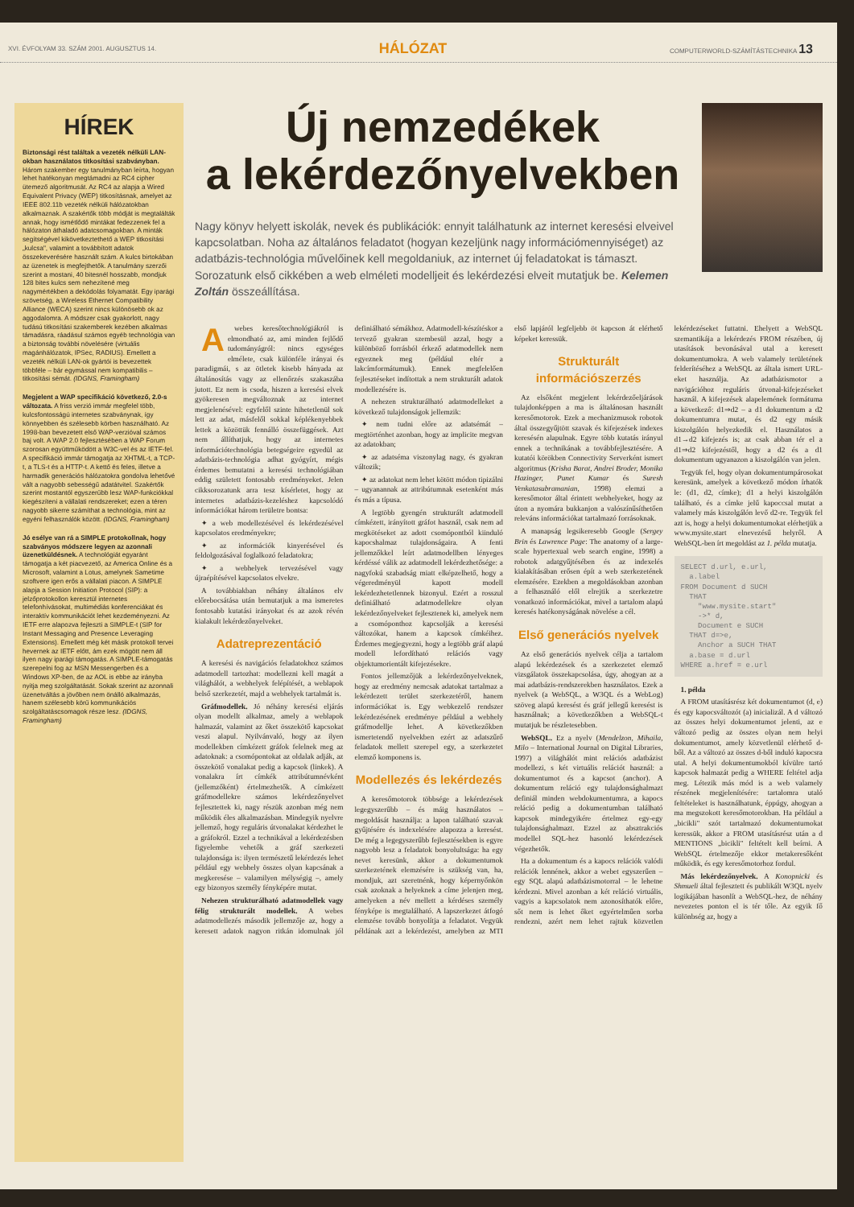XVI. ÉVFOLYAM 33. SZÁM 2001. AUGUSZTUS 14. HÁLÓZAT COMPUTERWORLD-SZÁMÍTÁSTECHNIKA 13
HÍREK
Biztonsági rést találtak a vezeték nélküli LAN-okban használatos titkosítási szabványban. Három szakember egy tanulmányban leírta, hogyan lehet hatékonyan megtámadni az RC4 cipher ütemező algoritmusát. Az RC4 az alapja a Wired Equivalent Privacy (WEP) titkosításnak, amelyet az IEEE 802.11b vezeték nélküli hálózatokban alkalmaznak. A szakértők több módját is megtalálták annak, hogy ismétlődő mintákat fedezzenek fel a hálózaton áthaladó adatcsomagokban. A minták segítségével kikövetkeztethető a WEP titkosítási „kulcsa", valamint a továbbított adatok összekeverésére használt szám. A kulcs birtokában az üzenetek is megfejthetők. A tanulmány szerzői szerint a mostani, 40 bitesnél hosszabb, mondjuk 128 bites kulcs sem nehezítené meg nagymértékben a dekódolás folyamatát. Egy iparági szövetség, a Wireless Ethernet Compatibility Alliance (WECA) szerint nincs különösebb ok az aggodalomra. A módszer csak gyakorlott, nagy tudású titkosítási szakemberek kezében alkalmas támadásra, ráadásul számos egyéb technológia van a biztonság további növelésére (virtuális magánhálózatok, IPSec, RADIUS). Emellett a vezeték nélküli LAN-ok gyártói is bevezettek többféle – bár egymással nem kompatibilis – titkosítási sémát. (IDGNS, Framingham)
Megjelent a WAP specifikáció következő, 2.0-s változata. A friss verzió immár megfelel több, kulcsfontosságú internetes szabványnak, így könnyebben és szélesebb körben használható. Az 1998-ban bevezetett első WAP-verzióval számos baj volt. A WAP 2.0 fejlesztésében a WAP Forum szorosan együttműködött a W3C-vel és az IETF-fel. A specifikáció immár támogatja az XHTML-t, a TCP-t, a TLS-t és a HTTP-t. A kettő és feles, illetve a harmadik generációs hálózatokra gondolva lehetővé vált a nagyobb sebességű adatátvitel. Szakértők szerint mostantól egyszerűbb lesz WAP-funkciókkal kiegészíteni a vállalati rendszereket; ezen a téren nagyobb sikerre számíthat a technológia, mint az egyéni felhasználók között. (IDGNS, Framingham)
Jó esélye van rá a SIMPLE protokollnak, hogy szabványos módszere legyen az azonnali üzenetküldésnek. A technológiát egyaránt támogatja a két piacvezető, az America Online és a Microsoft, valamint a Lotus, amelynek Sametime szoftvere igen erős a vállalati piacon. A SIMPLE alapja a Session Initiation Protocol (SIP): a jelzőprotokollon keresztül internetes telefonhívásokat, multimédiás konferenciákat és interaktív kommunikációt lehet kezdeményezni. Az IETF erre alapozva fejleszti a SIMPLE-t (SIP for Instant Messaging and Presence Leveraging Extensions). Emellett még két másik protokoll tervei hevernek az IETF előtt, ám ezek mögött nem áll ilyen nagy iparági támogatás. A SIMPLE-támogatás szerepelni fog az MSN Messengerben és a Windows XP-ben, de az AOL is ebbe az irányba nyitja meg szolgáltatását. Sokak szerint az azonnali üzenetváltás a jövőben nem önálló alkalmazás, hanem szélesebb körű kommunikációs szolgáltatáscsomagok része lesz. (IDGNS, Framingham)
Új nemzedékek
a lekérdezőnyelvekben
Nagy könyv helyett iskolák, nevek és publikációk: ennyit találhatunk az internet keresési elveivel kapcsolatban. Noha az általános feladatot (hogyan kezeljünk nagy információmennyiséget) az adatbázis-technológia művelőinek kell megoldaniuk, az internet új feladatokat is támaszt. Sorozatunk első cikkében a web elméleti modelljeit és lekérdezési elveit mutatjuk be. Kelemen Zoltán összeállítása.
A webes keresőtechnológiákról is elmondható az, ami minden fejlődő tudományágról: nincs egységes elmélete, csak különféle irányai és paradigmái, s az ötletek kisebb hányada az általánosítás vagy az ellenőrzés szakaszába jutott. Ez nem is csoda, hiszen a keresési elvek gyökeresen megváltoznak az internet megjelenésével: egyfelől szinte hihetetlenül sok lett az adat, másfelől sokkal képlékenyebbek lettek a közöttük fennálló összefüggések. Azt nem állíthatjuk, hogy az internetes információtechnológia betegségeire egyedül az adatbázis-technológia adhat gyógyírt, mégis érdemes bemutatni a keresési technológiában eddig született fontosabb eredményeket. Jelen cikksorozatunk arra tesz kísérletet, hogy az internetes adatbázis-kezeléshez kapcsolódó információkat három területre bontsa:
✦ a web modellezésével és lekérdezésével kapcsolatos eredményekre;
✦ az információk kinyerésével és feldolgozásával foglalkozó feladatokra;
✦ a webhelyek tervezésével vagy újraépítésével kapcsolatos elvekre.
A továbbiakban néhány általános elv előrebocsátása után bemutatjuk a ma ismeretes fontosabb kutatási irányokat és az azok révén kialakult lekérdezőnyelveket.
Adatreprezentáció
A keresési és navigációs feladatokhoz számos adatmodell tartozhat: modellezni kell magát a világhálót, a webhelyek felépítését, a weblapok belső szerkezetét, majd a webhelyek tartalmát is.
Gráfmodellek. Jó néhány keresési eljárás olyan modellt alkalmaz, amely a weblapok halmazát, valamint az őket összekötő kapcsokat veszi alapul. Nyilvánvaló, hogy az ilyen modellekben címkézett gráfok felelnek meg az adatoknak: a csomópontokat az oldalak adják, az összekötő vonalakat pedig a kapcsok (linkek). A vonalakra írt címkék attribútumnévként (jellemzőként) értelmezhetők. A címkézett gráfmodellekre számos lekérdezőnyelvet fejlesztettek ki, nagy részük azonban még nem működik éles alkalmazásban. Mindegyik nyelvre jellemző, hogy reguláris útvonalakat kérdezhet le a gráfokról. Ezzel a technikával a lekérdezésben figyelembe vehetők a gráf szerkezeti tulajdonsága is: ilyen természetű lekérdezés lehet például egy webhely összes olyan kapcsának a megkeresése – valamilyen mélységig –, amely egy bizonyos személy fényképére mutat.
Nehezen strukturálható adatmodellek vagy félig strukturált modellek. A webes adatmodellezés második jellemzője az, hogy a keresett adatok nagyon ritkán idomulnak jól definiálható sémákhoz. Adatmodell-készítéskor a tervező gyakran szembesül azzal, hogy a különböző forrásból érkező adatmodellek nem egyeznek meg (például eltér a lakcímformátumuk). Ennek megfelelően fejlesztéseket indítottak a nem strukturált adatok modellezésére is.
A nehezen strukturálható adatmodelleket a következő tulajdonságok jellemzik:
✦ nem tudni előre az adatsémát – megtörténhet azonban, hogy az implicite megvan az adatokban;
✦ az adatséma viszonylag nagy, és gyakran változik;
✦ az adatokat nem lehet kötött módon tipizálni – ugyanannak az attribútumnak esetenként más és más a típusa.
A legtöbb gyengén strukturált adatmodell címkézett, irányított gráfot használ, csak nem ad megkötéseket az adott csomópontból kiinduló kapocshalmaz tulajdonságaira. A fenti jellemzőkkel leírt adatmodellben lényeges kérdéssé válik az adatmodell lekérdezhetősége: a nagyfokú szabadság miatt elképzelhető, hogy a végeredményül kapott modell lekérdezhetetlennek bizonyul. Ezért a rosszul definiálható adatmodellekre olyan lekérdezőnyelveket fejlesztenek ki, amelyek nem a csomóponthoz kapcsolják a keresési változókat, hanem a kapcsok címkéihez. Érdemes megjegyezni, hogy a legtöbb gráf alapú modell lefordítható relációs vagy objektumorientált kifejezésekre.
Fontos jellemzőjük a lekérdezőnyelveknek, hogy az eredmény nemcsak adatokat tartalmaz a lekérdezett terület szerkezetéről, hanem információkat is. Egy webkezelő rendszer lekérdezésének eredménye például a webhely gráfmodellje lehet. A következőkben ismertetendő nyelvekben ezért az adatszűrő feladatok mellett szerepel egy, a szerkezetet elemző komponens is.
Modellezés és lekérdezés
A keresőmotorok többsége a lekérdezések legegyszerűbb – és máig használatos – megoldását használja: a lapon található szavak gyűjtésére és indexelésére alapozza a keresést. De még a legegyszerűbb fejlesztésekben is egyre nagyobb lesz a feladatok bonyolultsága: ha egy nevet keresünk, akkor a dokumentumok szerkezetének elemzésére is szükség van, ha, mondjuk, azt szeretnénk, hogy képernyőnkön csak azoknak a helyeknek a címe jelenjen meg, amelyeken a név mellett a kérdéses személy fényképe is megtalálható. A lapszerkezet átfogó elemzése tovább bonyolítja a feladatot. Vegyük példának azt a lekérdezést, amelyben az MTI első lapjáról legfeljebb öt kapcson át elérhető képeket keressük.
Strukturált információszerzés
Az elsőként megjelent lekérdezőeljárások tulajdonképpen a ma is általánosan használt keresőmotorok. Ezek a mechanizmusok robotok által összegyűjtött szavak és kifejezések indexes keresésén alapulnak. Egyre több kutatás irányul ennek a technikának a továbbfejlesztésére. A kutatói körökben Connectivity Serverként ismert algoritmus (Krisha Barat, Andrei Broder, Monika Hazinger, Punet Kumar és Suresh Venkatasubramanian, 1998) elemzi a keresőmotor által érintett webhelyeket, hogy az úton a nyomára bukkanjon a valószínűsíthetően releváns információkat tartalmazó forrásoknak.
A manapság legsikeresebb Google (Sergey Brin és Lawrence Page: The anatomy of a large-scale hypertexual web search engine, 1998) a robotok adatgyűjtésében és az indexelés kialakításában erősen épít a web szerkezetének elemzésére. Ezekben a megoldásokban azonban a felhasználó elől elrejtik a szerkezetre vonatkozó információkat, mivel a tartalom alapú keresés hatékonyságának növelése a cél.
Első generációs nyelvek
Az első generációs nyelvek célja a tartalom alapú lekérdezések és a szerkezetet elemző vizsgálatok összekapcsolása, úgy, ahogyan az a mai adatbázis-rendszerekben használatos. Ezek a nyelvek (a WebSQL, a W3QL és a WebLog) szöveg alapú keresést és gráf jellegű keresést is használnak; a következőkben a WebSQL-t mutatjuk be részletesebben.
WebSQL. Ez a nyelv (Mendelzon, Mihaila, Milo – International Journal on Digital Libraries, 1997) a világhálót mint relációs adatbázist modellezi, s két virtuális relációt használ: a dokumentumot és a kapcsot (anchor). A dokumentum reláció egy tulajdonsághalmazt definiál minden webdokumentumra, a kapocs reláció pedig a dokumentumban található kapcsok mindegyikére értelmez egy-egy tulajdonsághalmazt. Ezzel az absztrakciós modellel SQL-hez hasonló lekérdezések végezhetők.
Ha a dokumentum és a kapocs relációk valódi relációk lennének, akkor a webet egyszerűen – egy SQL alapú adatbázismotorral – le lehetne kérdezni. Mivel azonban a két reláció virtuális, vagyis a kapcsolatok nem azonosíthatók előre, sőt nem is lehet őket egyértelműen sorba rendezni, azért nem lehet rajtuk közvetlen lekérdezéseket futtatni. Ehelyett a WebSQL szemantikája a lekérdezés FROM részében, új utasítások bevonásával utal a keresett dokumentumokra. A web valamely területének felderítéséhez a WebSQL az általa ismert URL-eket használja. Az adatbázismotor a navigációhoz reguláris útvonal-kifejezéseket használ. A kifejezések alapelemének formátuma a következő: d1⇒d2 – a d1 dokumentum a d2 dokumentumra mutat, és d2 egy másik kiszolgálón helyezkedik el. Használatos a d1→d2 kifejezés is; az csak abban tér el a d1⇒d2 kifejezéstől, hogy a d2 és a d1 dokumentum ugyanazon a kiszolgálón van jelen.
Tegyük fel, hogy olyan dokumentumpárosokat keresünk, amelyek a következő módon írhatók le: (d1, d2, címke); d1 a helyi kiszolgálón található, és a címke jelű kapoccsal mutat a valamely más kiszolgálón levő d2-re. Tegyük fel azt is, hogy a helyi dokumentumokat elérhetjük a www.mysite.start elnevezésű helyről. A WebSQL-ben írt megoldást az 1. példa mutatja.
SELECT d.url, e.url, a.label FROM Document d SUCH THAT "www.mysite.start" ->* d, Document e SUCH THAT d=>e, Anchor a SUCH THAT a.base = d.url WHERE a.href = e.url
1. példa
A FROM utasításrész két dokumentumot (d, e) és egy kapocsváltozót (a) inicializál. A d változó az összes helyi dokumentumot jelenti, az e változó pedig az összes olyan nem helyi dokumentumot, amely közvetlenül elérhető d-ből. Az a változó az összes d-ből induló kapocsra utal. A helyi dokumentumokból kívülre tartó kapcsok halmazát pedig a WHERE feltétel adja meg. Létezik más mód is a web valamely részének megjelenítésére: tartalomra utaló feltételeket is használhatunk, éppúgy, ahogyan a ma megszokott keresőmotorokban. Ha például a „bicikli" szót tartalmazó dokumentumokat keressük, akkor a FROM utasításrész után a d MENTIONS „bicikli" feltételt kell beírni. A WebSQL értelmezője ekkor metakeresőként működik, és egy keresőmotorhoz fordul.
Más lekérdezőnyelvek. A Konopnicki és Shmueli által fejlesztett és publikált W3QL nyelv logikájában hasonlít a WebSQL-hez, de néhány nevezetes ponton el is tér tőle. Az egyik fő különbség az, hogy a